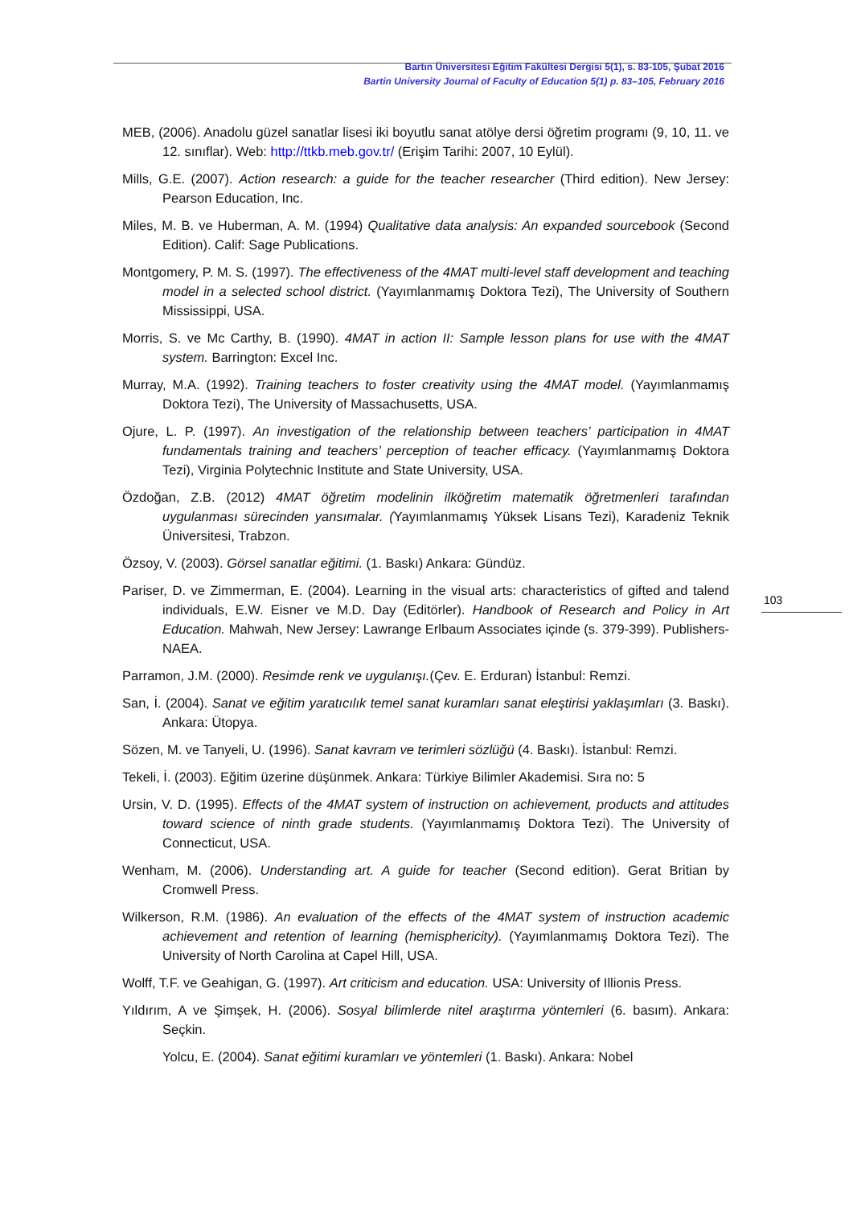Bartın Üniversitesi Eğitim Fakültesi Dergisi 5(1), s. 83-105, Şubat 2016
Bartin University Journal of Faculty of Education 5(1) p. 83–105, February 2016
MEB, (2006). Anadolu güzel sanatlar lisesi iki boyutlu sanat atölye dersi öğretim programı (9, 10, 11. ve 12. sınıflar). Web: http://ttkb.meb.gov.tr/ (Erişim Tarihi: 2007, 10 Eylül).
Mills, G.E. (2007). Action research: a guide for the teacher researcher (Third edition). New Jersey: Pearson Education, Inc.
Miles, M. B. ve Huberman, A. M. (1994) Qualitative data analysis: An expanded sourcebook (Second Edition). Calif: Sage Publications.
Montgomery, P. M. S. (1997). The effectiveness of the 4MAT multi-level staff development and teaching model in a selected school district. (Yayımlanmamış Doktora Tezi), The University of Southern Mississippi, USA.
Morris, S. ve Mc Carthy, B. (1990). 4MAT in action II: Sample lesson plans for use with the 4MAT system. Barrington: Excel Inc.
Murray, M.A. (1992). Training teachers to foster creativity using the 4MAT model. (Yayımlanmamış Doktora Tezi), The University of Massachusetts, USA.
Ojure, L. P. (1997). An investigation of the relationship between teachers’ participation in 4MAT fundamentals training and teachers’ perception of teacher efficacy. (Yayımlanmamış Doktora Tezi), Virginia Polytechnic Institute and State University, USA.
Özdoğan, Z.B. (2012) 4MAT öğretim modelinin ilköğretim matematik öğretmenleri tarafından uygulanması sürecinden yansımalar. (Yayımlanmamış Yüksek Lisans Tezi), Karadeniz Teknik Üniversitesi, Trabzon.
Özsoy, V. (2003). Görsel sanatlar eğitimi. (1. Baskı) Ankara: Gündüz.
Pariser, D. ve Zimmerman, E. (2004). Learning in the visual arts: characteristics of gifted and talend individuals, E.W. Eisner ve M.D. Day (Editörler). Handbook of Research and Policy in Art Education. Mahwah, New Jersey: Lawrange Erlbaum Associates içinde (s. 379-399). Publishers-NAEA.
Parramon, J.M. (2000). Resimde renk ve uygulanışı.(Çev. E. Erduran) İstanbul: Remzi.
San, İ. (2004). Sanat ve eğitim yaratıcılık temel sanat kuramları sanat eleştirisi yaklaşımları (3. Baskı). Ankara: Ütopya.
Sözen, M. ve Tanyeli, U. (1996). Sanat kavram ve terimleri sözlüğü (4. Baskı). İstanbul: Remzi.
Tekeli, İ. (2003). Eğitim üzerine düşünmek. Ankara: Türkiye Bilimler Akademisi. Sıra no: 5
Ursin, V. D. (1995). Effects of the 4MAT system of instruction on achievement, products and attitudes toward science of ninth grade students. (Yayımlanmamış Doktora Tezi). The University of Connecticut, USA.
Wenham, M. (2006). Understanding art. A guide for teacher (Second edition). Gerat Britian by Cromwell Press.
Wilkerson, R.M. (1986). An evaluation of the effects of the 4MAT system of instruction academic achievement and retention of learning (hemisphericity). (Yayımlanmamış Doktora Tezi). The University of North Carolina at Capel Hill, USA.
Wolff, T.F. ve Geahigan, G. (1997). Art criticism and education. USA: University of Illionis Press.
Yıldırım, A ve Şimşek, H. (2006). Sosyal bilimlerde nitel araştırma yöntemleri (6. basım). Ankara: Seçkin.
Yolcu, E. (2004). Sanat eğitimi kuramları ve yöntemleri (1. Baskı). Ankara: Nobel
103